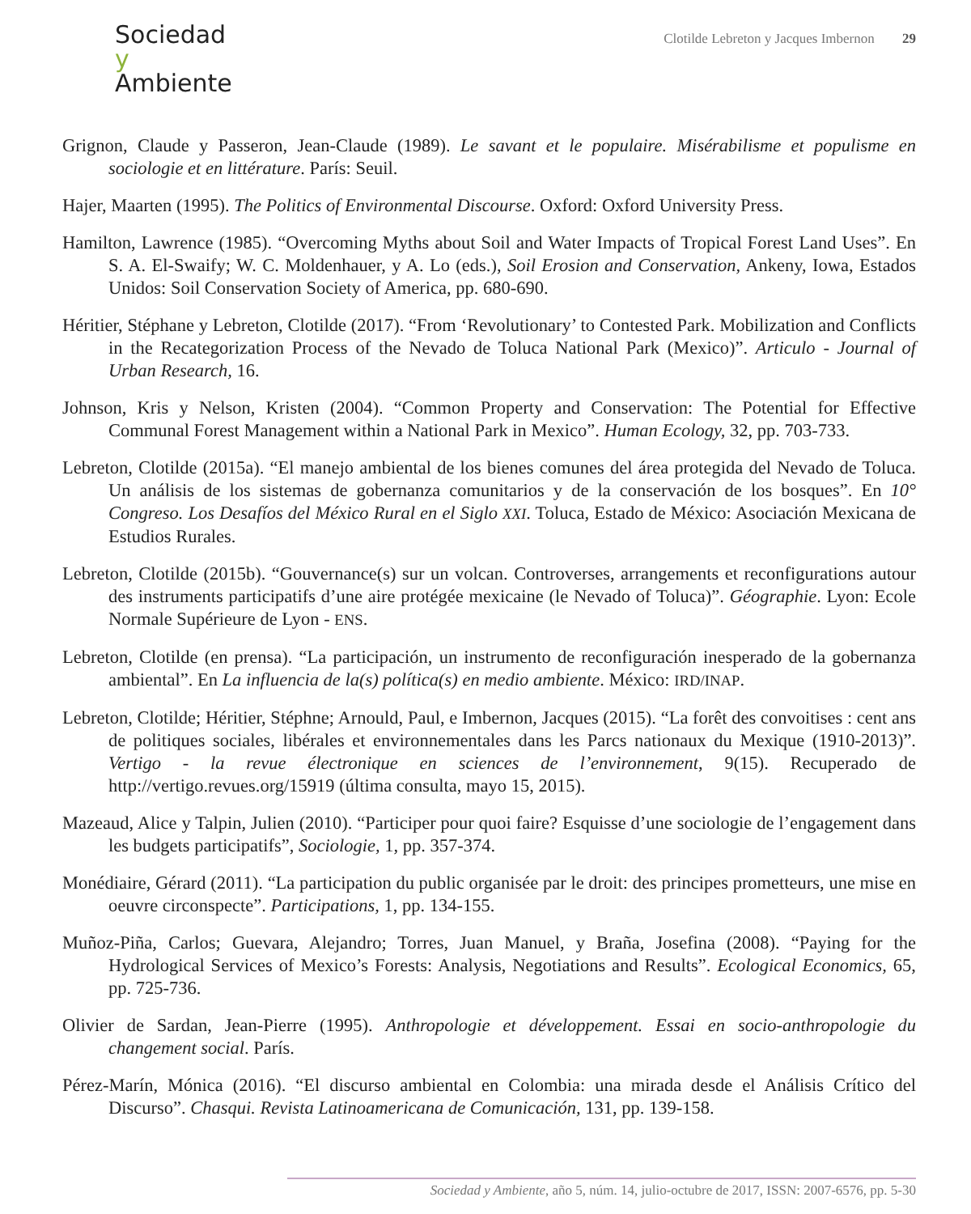Sociedad
y
Ambiente
Clotilde Lebreton y Jacques Imbernon 29
Grignon, Claude y Passeron, Jean-Claude (1989). Le savant et le populaire. Misérabilisme et populisme en sociologie et en littérature. París: Seuil.
Hajer, Maarten (1995). The Politics of Environmental Discourse. Oxford: Oxford University Press.
Hamilton, Lawrence (1985). “Overcoming Myths about Soil and Water Impacts of Tropical Forest Land Uses”. En S. A. El-Swaify; W. C. Moldenhauer, y A. Lo (eds.), Soil Erosion and Conservation, Ankeny, Iowa, Estados Unidos: Soil Conservation Society of America, pp. 680-690.
Héritier, Stéphane y Lebreton, Clotilde (2017). “From ‘Revolutionary’ to Contested Park. Mobilization and Conflicts in the Recategorization Process of the Nevado de Toluca National Park (Mexico)”. Articulo - Journal of Urban Research, 16.
Johnson, Kris y Nelson, Kristen (2004). “Common Property and Conservation: The Potential for Effective Communal Forest Management within a National Park in Mexico”. Human Ecology, 32, pp. 703-733.
Lebreton, Clotilde (2015a). “El manejo ambiental de los bienes comunes del área protegida del Nevado de Toluca. Un análisis de los sistemas de gobernanza comunitarios y de la conservación de los bosques”. En 10° Congreso. Los Desafíos del México Rural en el Siglo XXI. Toluca, Estado de México: Asociación Mexicana de Estudios Rurales.
Lebreton, Clotilde (2015b). “Gouvernance(s) sur un volcan. Controverses, arrangements et reconfigurations autour des instruments participatifs d’une aire protégée mexicaine (le Nevado of Toluca)”. Géographie. Lyon: Ecole Normale Supérieure de Lyon - ENS.
Lebreton, Clotilde (en prensa). “La participación, un instrumento de reconfiguración inesperado de la gobernanza ambiental”. En La influencia de la(s) política(s) en medio ambiente. México: IRD/INAP.
Lebreton, Clotilde; Héritier, Stéphne; Arnould, Paul, e Imbernon, Jacques (2015). “La forêt des convoitises : cent ans de politiques sociales, libérales et environnementales dans les Parcs nationaux du Mexique (1910-2013)”. Vertigo - la revue électronique en sciences de l’environnement, 9(15). Recuperado de http://vertigo.revues.org/15919 (última consulta, mayo 15, 2015).
Mazeaud, Alice y Talpin, Julien (2010). “Participer pour quoi faire? Esquisse d’une sociologie de l’engagement dans les budgets participatifs”, Sociologie, 1, pp. 357-374.
Monédiaire, Gérard (2011). “La participation du public organisée par le droit: des principes prometteurs, une mise en oeuvre circonspecte”. Participations, 1, pp. 134-155.
Muñoz-Piña, Carlos; Guevara, Alejandro; Torres, Juan Manuel, y Braña, Josefina (2008). “Paying for the Hydrological Services of Mexico’s Forests: Analysis, Negotiations and Results”. Ecological Economics, 65, pp. 725-736.
Olivier de Sardan, Jean-Pierre (1995). Anthropologie et développement. Essai en socio-anthropologie du changement social. París.
Pérez-Marín, Mónica (2016). “El discurso ambiental en Colombia: una mirada desde el Análisis Crítico del Discurso”. Chasqui. Revista Latinoamericana de Comunicación, 131, pp. 139-158.
Sociedad y Ambiente, año 5, núm. 14, julio-octubre de 2017, ISSN: 2007-6576, pp. 5-30